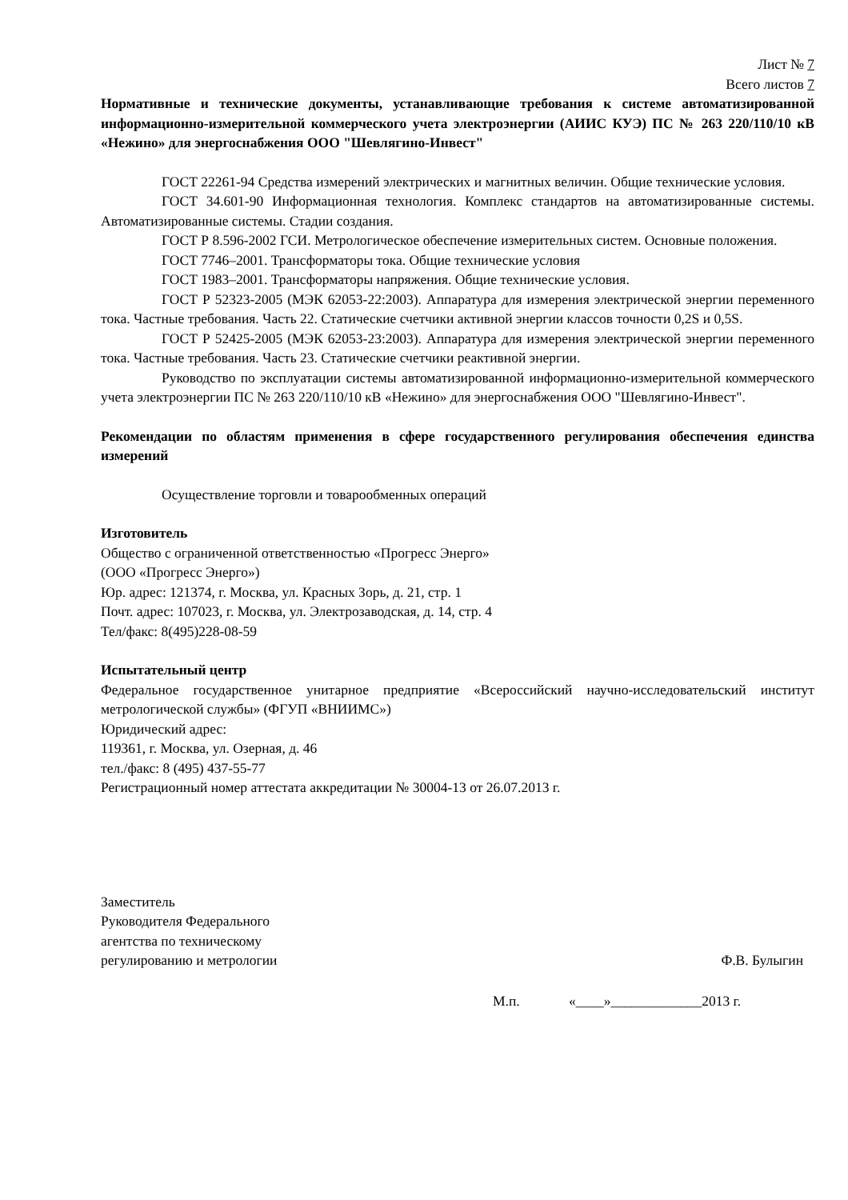Лист № 7
Всего листов 7
Нормативные и технические документы, устанавливающие требования к системе автоматизированной информационно-измерительной коммерческого учета электроэнергии (АИИС КУЭ) ПС № 263 220/110/10 кВ «Нежино» для энергоснабжения ООО "Шевлягино-Инвест"
ГОСТ 22261-94 Средства измерений электрических и магнитных величин. Общие технические условия.
ГОСТ 34.601-90 Информационная технология. Комплекс стандартов на автоматизированные системы. Автоматизированные системы. Стадии создания.
ГОСТ Р 8.596-2002 ГСИ. Метрологическое обеспечение измерительных систем. Основные положения.
ГОСТ 7746–2001. Трансформаторы тока. Общие технические условия
ГОСТ 1983–2001. Трансформаторы напряжения. Общие технические условия.
ГОСТ Р 52323-2005 (МЭК 62053-22:2003). Аппаратура для измерения электрической энергии переменного тока. Частные требования. Часть 22. Статические счетчики активной энергии классов точности 0,2S и 0,5S.
ГОСТ Р 52425-2005 (МЭК 62053-23:2003). Аппаратура для измерения электрической энергии переменного тока. Частные требования. Часть 23. Статические счетчики реактивной энергии.
Руководство по эксплуатации системы автоматизированной информационно-измерительной коммерческого учета электроэнергии ПС № 263 220/110/10 кВ «Нежино» для энергоснабжения ООО "Шевлягино-Инвест".
Рекомендации по областям применения в сфере государственного регулирования обеспечения единства измерений
Осуществление торговли и товарообменных операций
Изготовитель
Общество с ограниченной ответственностью «Прогресс Энерго»
(ООО «Прогресс Энерго»)
Юр. адрес: 121374, г. Москва, ул. Красных Зорь, д. 21, стр. 1
Почт. адрес: 107023, г. Москва, ул. Электрозаводская, д. 14, стр. 4
Тел/факс: 8(495)228-08-59
Испытательный центр
Федеральное государственное унитарное предприятие «Всероссийский научно-исследовательский институт метрологической службы» (ФГУП «ВНИИМС»)
Юридический адрес:
119361, г. Москва, ул. Озерная, д. 46
тел./факс: 8 (495) 437-55-77
Регистрационный номер аттестата аккредитации № 30004-13 от 26.07.2013 г.
Заместитель
Руководителя Федерального
агентства по техническому
регулированию и метрологии
Ф.В. Булыгин
М.п. «____»_____________2013 г.